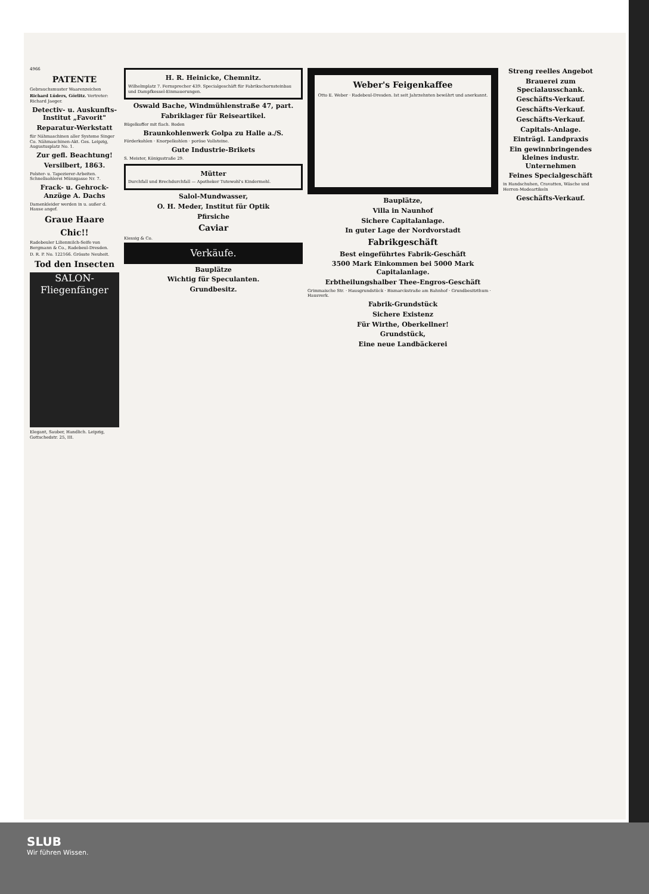4966
PATENTE
Gebrauchsmuster Waarenzeichen
Richard Lüders, Görlitz. Vertreter: Richard Jaeger.
Detectiv- u. Auskunfts-Institut „Favorit"
Reparatur-Werkstatt
für Nähmaschinen aller Systeme Singer Co. Nähmaschinen-Akt. Ges. Leipzig, Augustusplatz No. 1.
Zur gefl. Beachtung!
Versilbert, 1863.
Polster- u. Tapezierer-Arbeiten. Schnellsohlerei Münzgasse Nr. 7.
Frack- u. Gehrock-Anzüge A. Dachs
Damenkleider werden in u. außer d. Hause angef.
Graue Haare
Chic!!
Radebeuler Lilienmilch-Seife von Bergmann & Co., Radebeul-Dresden.
D. R. P. No. 122166. Grösste Neuheit.
Tod den Insecten
SALON-Fliegenfänger
Elegant, Sauber, Handlich. Leipzig, Gottschedstr. 25, III.
H. R. Heinicke, Chemnitz.
Wilhelmplatz 7. Fernsprecher 439. Specialgeschäft für Fabrikschornsteinbau und Dampfkessel-Einmauerungen.
Oswald Bache, Windmühlenstraße 47, part.
Fabriklager für Reiseartikel.
Bügelkoffer mit flach. Boden
Braunkohlenwerk Golpa zu Halle a./S.
Förderkohlen · Knorpelkohlen · poröse Vollsteine.
Gute Industrie-Brikets
S. Meister, Königsstraße 29.
Mütter
Durchfall und Brechdurchfall — Apotheker Tutewohl's Kindermehl.
Salol-Mundwasser,
O. H. Meder, Institut für Optik
Pfirsiche
Caviar
Kiessig & Co.
Verkäufe.
Bauplätze
Wichtig für Speculanten.
Grundbesitz.
Weber's Feigenkaffee
Otto E. Weber · Radebeul-Dresden. Ist seit Jahrzehnten bewährt und anerkannt.
Bauplätze,
Villa in Naunhof
Sichere Capitalanlage.
In guter Lage der Nordvorstadt
Fabrikgeschäft
Best eingeführtes Fabrik-Geschäft
3500 Mark Einkommen bei 5000 Mark Capitalanlage.
Erbtheilungshalber Thee-Engros-Geschäft
Grimmaische Str. · Hausgrundstück · Bismarckstraße am Bahnhof · Grundbesitzthum · Hausverk.
Fabrik-Grundstück
Sichere Existenz
Für Wirthe, Oberkellner!
Grundstück,
Eine neue Landbäckerei
Streng reelles Angebot
Brauerei zum Specialausschank.
Geschäfts-Verkauf.
Geschäfts-Verkauf.
Geschäfts-Verkauf.
Capitals-Anlage.
Einträgl. Landpraxis
Ein gewinnbringendes kleines industr. Unternehmen
Feines Specialgeschäft
in Handschuhen, Cravatten, Wäsche und Herren-Modeartikeln
Geschäfts-Verkauf.
SLUB
Wir führen Wissen.